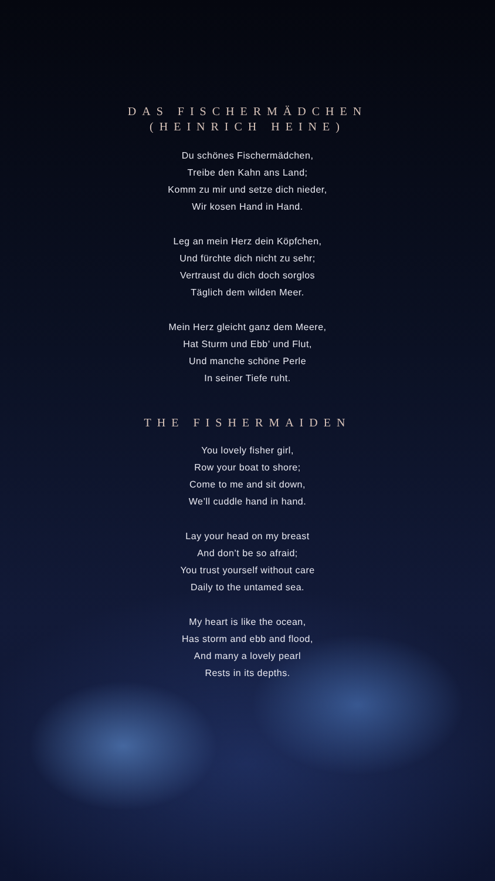DAS FISCHERMÄDCHEN
(HEINRICH HEINE)
Du schönes Fischermädchen,
Treibe den Kahn ans Land;
Komm zu mir und setze dich nieder,
Wir kosen Hand in Hand.
Leg an mein Herz dein Köpfchen,
Und fürchte dich nicht zu sehr;
Vertraust du dich doch sorglos
Täglich dem wilden Meer.
Mein Herz gleicht ganz dem Meere,
Hat Sturm und Ebb’ und Flut,
Und manche schöne Perle
In seiner Tiefe ruht.
THE FISHERMAIDEN
You lovely fisher girl,
Row your boat to shore;
Come to me and sit down,
We’ll cuddle hand in hand.
Lay your head on my breast
And don’t be so afraid;
You trust yourself without care
Daily to the untamed sea.
My heart is like the ocean,
Has storm and ebb and flood,
And many a lovely pearl
Rests in its depths.